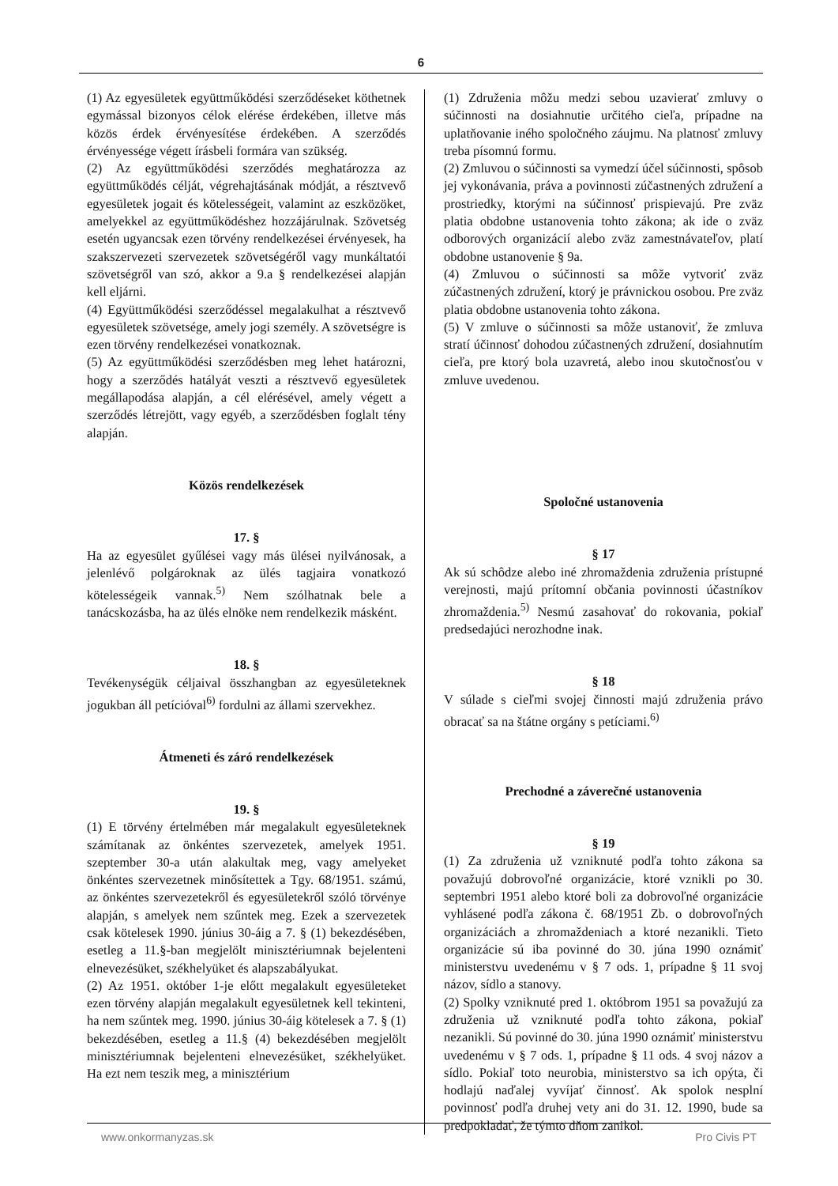6
(1) Az egyesületek együttműködési szerződéseket köthetnek egymással bizonyos célok elérése érdekében, illetve más közös érdek érvényesítése érdekében. A szerződés érvényessége végett írásbeli formára van szükség.
(2) Az együttműködési szerződés meghatározza az együttműködés célját, végrehajtásának módját, a résztvevő egyesületek jogait és kötelességeit, valamint az eszközöket, amelyekkel az együttműködéshez hozzájárulnak. Szövetség esetén ugyancsak ezen törvény rendelkezései érvényesek, ha szakszervezeti szervezetek szövetségéről vagy munkáltatói szövetségről van szó, akkor a 9.a § rendelkezései alapján kell eljárni.
(4) Együttműködési szerződéssel megalakulhat a résztvevő egyesületek szövetsége, amely jogi személy. A szövetségre is ezen törvény rendelkezései vonatkoznak.
(5) Az együttműködési szerződésben meg lehet határozni, hogy a szerződés hatályát veszti a résztvevő egyesületek megállapodása alapján, a cél elérésével, amely végett a szerződés létrejött, vagy egyéb, a szerződésben foglalt tény alapján.
Közös rendelkezések
17. §
Ha az egyesület gyűlései vagy más ülései nyilvánosak, a jelenlévő polgároknak az ülés tagjaira vonatkozó kötelességeik vannak.<sup>5)</sup> Nem szólhatnak bele a tanácskozásba, ha az ülés elnöke nem rendelkezik másként.
18. §
Tevékenységük céljaival összhangban az egyesületeknek jogukban áll petícióval<sup>6)</sup> fordulni az állami szervekhez.
Átmeneti és záró rendelkezések
19. §
(1) E törvény értelmében már megalakult egyesületeknek számítanak az önkéntes szervezetek, amelyek 1951. szeptember 30-a után alakultak meg, vagy amelyeket önkéntes szervezetnek minősítettek a Tgy. 68/1951. számú, az önkéntes szervezetekről és egyesületekről szóló törvénye alapján, s amelyek nem szűntek meg. Ezek a szervezetek csak kötelesek 1990. június 30-áig a 7. § (1) bekezdésében, esetleg a 11.§-ban megjelölt minisztériumnak bejelenteni elnevezésüket, székhelyüket és alapszabályukat.
(2) Az 1951. október 1-je előtt megalakult egyesületeket ezen törvény alapján megalakult egyesületnek kell tekinteni, ha nem szűntek meg. 1990. június 30-áig kötelesek a 7. § (1) bekezdésében, esetleg a 11.§ (4) bekezdésében megjelölt minisztériumnak bejelenteni elnevezésüket, székhelyüket. Ha ezt nem teszik meg, a minisztérium
(1) Združenia môžu medzi sebou uzavierať zmluvy o súčinnosti na dosiahnutie určitého cieľa, prípadne na uplatňovanie iného spoločného záujmu. Na platnosť zmluvy treba písomnú formu.
(2) Zmluvou o súčinnosti sa vymedzí účel súčinnosti, spôsob jej vykonávania, práva a povinnosti zúčastnených združení a prostriedky, ktorými na súčinnosť prispievajú. Pre zväz platia obdobne ustanovenia tohto zákona; ak ide o zväz odborových organizácií alebo zväz zamestnávateľov, platí obdobne ustanovenie § 9a.
(4) Zmluvou o súčinnosti sa môže vytvoriť zväz zúčastnených združení, ktorý je právnickou osobou. Pre zväz platia obdobne ustanovenia tohto zákona.
(5) V zmluve o súčinnosti sa môže ustanoviť, že zmluva stratí účinnosť dohodou zúčastnených združení, dosiahnutím cieľa, pre ktorý bola uzavretá, alebo inou skutočnosťou v zmluve uvedenou.
Spoločné ustanovenia
§ 17
Ak sú schôdze alebo iné zhromaždenia združenia prístupné verejnosti, majú prítomní občania povinnosti účastníkov zhromaždenia.<sup>5)</sup> Nesmú zasahovať do rokovania, pokiaľ predsedajúci nerozhodne inak.
§ 18
V súlade s cieľmi svojej činnosti majú združenia právo obracať sa na štátne orgány s petíciami.<sup>6)</sup>
Prechodné a záverečné ustanovenia
§ 19
(1) Za združenia už vzniknuté podľa tohto zákona sa považujú dobrovoľné organizácie, ktoré vznikli po 30. septembri 1951 alebo ktoré boli za dobrovoľné organizácie vyhlásené podľa zákona č. 68/1951 Zb. o dobrovoľných organizáciách a zhromaždeniach a ktoré nezanikli. Tieto organizácie sú iba povinné do 30. júna 1990 oznámiť ministerstvu uvedenému v § 7 ods. 1, prípadne § 11 svoj názov, sídlo a stanovy.
(2) Spolky vzniknuté pred 1. októbrom 1951 sa považujú za združenia už vzniknuté podľa tohto zákona, pokiaľ nezanikli. Sú povinné do 30. júna 1990 oznámiť ministerstvu uvedenému v § 7 ods. 1, prípadne § 11 ods. 4 svoj názov a sídlo. Pokiaľ toto neurobia, ministerstvo sa ich opýta, či hodlajú naďalej vyvíjať činnosť. Ak spolok nesplní povinnosť podľa druhej vety ani do 31. 12. 1990, bude sa predpokladať, že týmto dňom zanikol.
www.onkormanyzas.sk Pro Civis PT